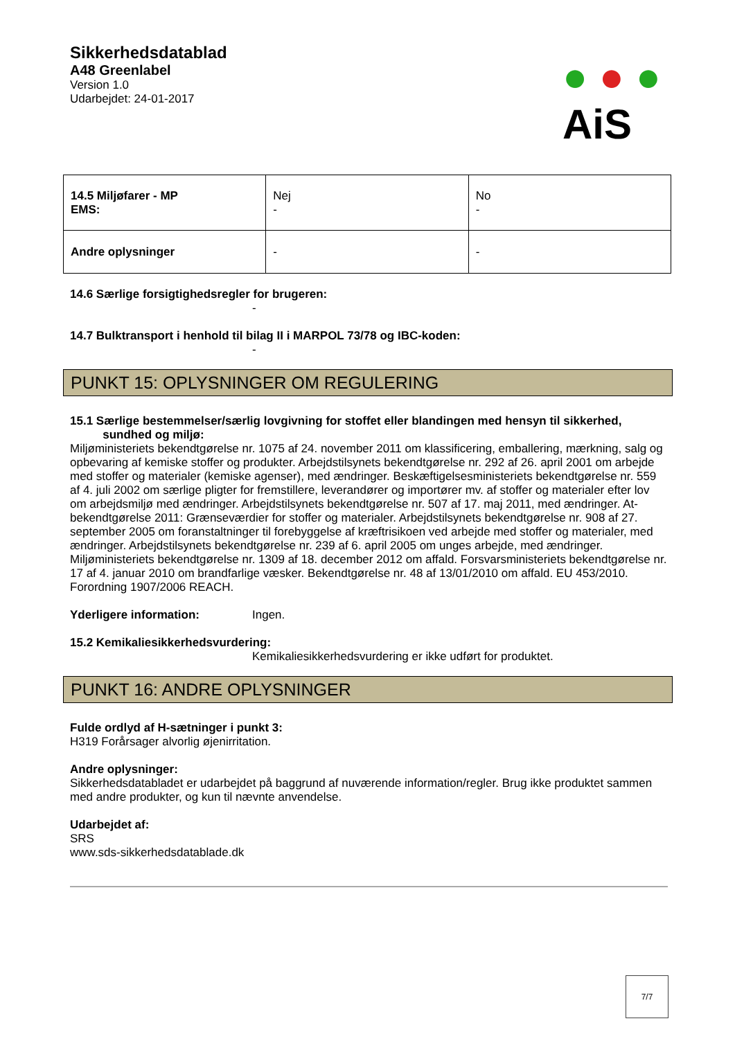Sikkerhedsdatablad
A48 Greenlabel
Version 1.0
Udarbejdet: 24-01-2017
● ● ●
AiS
| 14.5 Miljøfarer - MP EMS: | Nej - | No - |
| Andre oplysninger | - | - |
14.6 Særlige forsigtighedsregler for brugeren:
-
14.7 Bulktransport i henhold til bilag II i MARPOL 73/78 og IBC-koden:
-
PUNKT 15: OPLYSNINGER OM REGULERING
15.1 Særlige bestemmelser/særlig lovgivning for stoffet eller blandingen med hensyn til sikkerhed,
sundhed og miljø:
Miljøministeriets bekendtgørelse nr. 1075 af 24. november 2011 om klassificering, emballering, mærkning, salg og opbevaring af kemiske stoffer og produkter. Arbejdstilsynets bekendtgørelse nr. 292 af 26. april 2001 om arbejde med stoffer og materialer (kemiske agenser), med ændringer. Beskæftigelsesministeriets bekendtgørelse nr. 559 af 4. juli 2002 om særlige pligter for fremstillere, leverandører og importører mv. af stoffer og materialer efter lov om arbejdsmiljø med ændringer. Arbejdstilsynets bekendtgørelse nr. 507 af 17. maj 2011, med ændringer. At-bekendtgørelse 2011: Grænseværdier for stoffer og materialer. Arbejdstilsynets bekendtgørelse nr. 908 af 27. september 2005 om foranstaltninger til forebyggelse af kræftrisikoen ved arbejde med stoffer og materialer, med ændringer. Arbejdstilsynets bekendtgørelse nr. 239 af 6. april 2005 om unges arbejde, med ændringer. Miljøministeriets bekendtgørelse nr. 1309 af 18. december 2012 om affald. Forsvarsministeriets bekendtgørelse nr. 17 af 4. januar 2010 om brandfarlige væsker. Bekendtgørelse nr. 48 af 13/01/2010 om affald. EU 453/2010. Forordning 1907/2006 REACH.
Yderligere information: Ingen.
15.2 Kemikaliesikkerhedsvurdering:
Kemikaliesikkerhedsvurdering er ikke udført for produktet.
PUNKT 16: ANDRE OPLYSNINGER
Fulde ordlyd af H-sætninger i punkt 3:
H319 Forårsager alvorlig øjenirritation.
Andre oplysninger:
Sikkerhedsdatabladet er udarbejdet på baggrund af nuværende information/regler. Brug ikke produktet sammen med andre produkter, og kun til nævnte anvendelse.
Udarbejdet af:
SRS
www.sds-sikkerhedsdatablade.dk
7/7